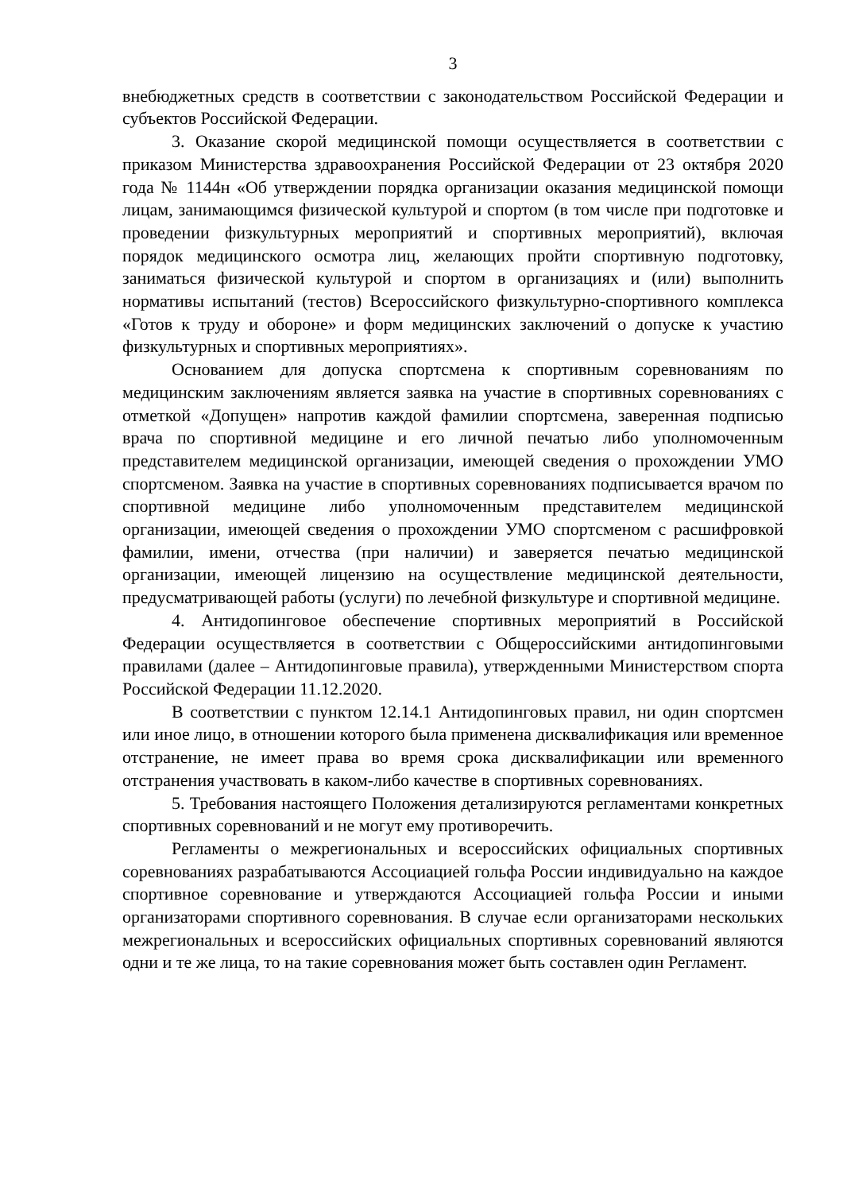3
внебюджетных средств в соответствии с законодательством Российской Федерации и субъектов Российской Федерации.
3. Оказание скорой медицинской помощи осуществляется в соответствии с приказом Министерства здравоохранения Российской Федерации от 23 октября 2020 года № 1144н «Об утверждении порядка организации оказания медицинской помощи лицам, занимающимся физической культурой и спортом (в том числе при подготовке и проведении физкультурных мероприятий и спортивных мероприятий), включая порядок медицинского осмотра лиц, желающих пройти спортивную подготовку, заниматься физической культурой и спортом в организациях и (или) выполнить нормативы испытаний (тестов) Всероссийского физкультурно-спортивного комплекса «Готов к труду и обороне» и форм медицинских заключений о допуске к участию физкультурных и спортивных мероприятиях».
Основанием для допуска спортсмена к спортивным соревнованиям по медицинским заключениям является заявка на участие в спортивных соревнованиях с отметкой «Допущен» напротив каждой фамилии спортсмена, заверенная подписью врача по спортивной медицине и его личной печатью либо уполномоченным представителем медицинской организации, имеющей сведения о прохождении УМО спортсменом. Заявка на участие в спортивных соревнованиях подписывается врачом по спортивной медицине либо уполномоченным представителем медицинской организации, имеющей сведения о прохождении УМО спортсменом с расшифровкой фамилии, имени, отчества (при наличии) и заверяется печатью медицинской организации, имеющей лицензию на осуществление медицинской деятельности, предусматривающей работы (услуги) по лечебной физкультуре и спортивной медицине.
4. Антидопинговое обеспечение спортивных мероприятий в Российской Федерации осуществляется в соответствии с Общероссийскими антидопинговыми правилами (далее – Антидопинговые правила), утвержденными Министерством спорта Российской Федерации 11.12.2020.
В соответствии с пунктом 12.14.1 Антидопинговых правил, ни один спортсмен или иное лицо, в отношении которого была применена дисквалификация или временное отстранение, не имеет права во время срока дисквалификации или временного отстранения участвовать в каком-либо качестве в спортивных соревнованиях.
5. Требования настоящего Положения детализируются регламентами конкретных спортивных соревнований и не могут ему противоречить.
Регламенты о межрегиональных и всероссийских официальных спортивных соревнованиях разрабатываются Ассоциацией гольфа России индивидуально на каждое спортивное соревнование и утверждаются Ассоциацией гольфа России и иными организаторами спортивного соревнования. В случае если организаторами нескольких межрегиональных и всероссийских официальных спортивных соревнований являются одни и те же лица, то на такие соревнования может быть составлен один Регламент.